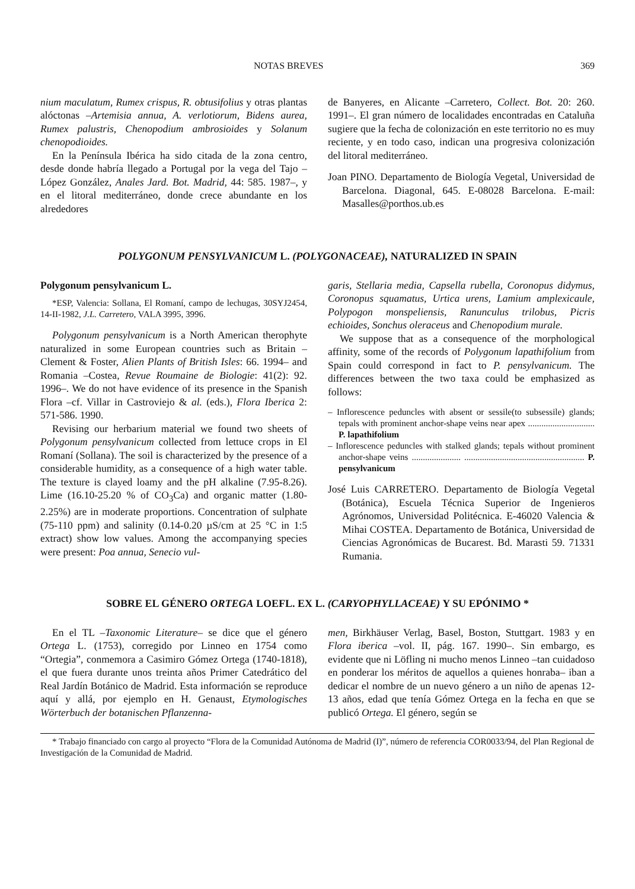NOTAS BREVES 369
nium maculatum, Rumex crispus, R. obtusifolius y otras plantas alóctonas –Artemisia annua, A. verlotiorum, Bidens aurea, Rumex palustris, Chenopodium ambrosioides y Solanum chenopodioides.
En la Península Ibérica ha sido citada de la zona centro, desde donde habría llegado a Portugal por la vega del Tajo –López González, Anales Jard. Bot. Madrid, 44: 585. 1987–, y en el litoral mediterráneo, donde crece abundante en los alrededores
de Banyeres, en Alicante –Carretero, Collect. Bot. 20: 260. 1991–. El gran número de localidades encontradas en Cataluña sugiere que la fecha de colonización en este territorio no es muy reciente, y en todo caso, indican una progresiva colonización del litoral mediterráneo.
Joan PINO. Departamento de Biología Vegetal, Universidad de Barcelona. Diagonal, 645. E-08028 Barcelona. E-mail: Masalles@porthos.ub.es
POLYGONUM PENSYLVANICUM L. (POLYGONACEAE), NATURALIZED IN SPAIN
Polygonum pensylvanicum L.
*ESP, Valencia: Sollana, El Romaní, campo de lechugas, 30SYJ2454, 14-II-1982, J.L. Carretero, VALA 3995, 3996.
Polygonum pensylvanicum is a North American therophyte naturalized in some European countries such as Britain –Clement & Foster, Alien Plants of British Isles: 66. 1994– and Romania –Costea, Revue Roumaine de Biologie: 41(2): 92. 1996–. We do not have evidence of its presence in the Spanish Flora –cf. Villar in Castroviejo & al. (eds.), Flora Iberica 2: 571-586. 1990.
Revising our herbarium material we found two sheets of Polygonum pensylvanicum collected from lettuce crops in El Romaní (Sollana). The soil is characterized by the presence of a considerable humidity, as a consequence of a high water table. The texture is clayed loamy and the pH alkaline (7.95-8.26). Lime (16.10-25.20 % of CO<sub>3</sub>Ca) and organic matter (1.80-2.25%) are in moderate proportions. Concentration of sulphate (75-110 ppm) and salinity (0.14-0.20 µS/cm at 25 °C in 1:5 extract) show low values. Among the accompanying species were present: Poa annua, Senecio vul-
garis, Stellaria media, Capsella rubella, Coronopus didymus, Coronopus squamatus, Urtica urens, Lamium amplexicaule, Polypogon monspeliensis, Ranunculus trilobus, Picris echioides, Sonchus oleraceus and Chenopodium murale.
We suppose that as a consequence of the morphological affinity, some of the records of Polygonum lapathifolium from Spain could correspond in fact to P. pensylvanicum. The differences between the two taxa could be emphasized as follows:
– Inflorescence peduncles with absent or sessile(to subsessile) glands; tepals with prominent anchor-shape veins near apex .............................. P. lapathifolium
– Inflorescence peduncles with stalked glands; tepals without prominent anchor-shape veins ...................... ...................................................... P. pensylvanicum
José Luis CARRETERO. Departamento de Biología Vegetal (Botánica), Escuela Técnica Superior de Ingenieros Agrónomos, Universidad Politécnica. E-46020 Valencia & Mihai COSTEA. Departamento de Botánica, Universidad de Ciencias Agronómicas de Bucarest. Bd. Marasti 59. 71331 Rumania.
SOBRE EL GÉNERO ORTEGA LOEFL. EX L. (CARYOPHYLLACEAE) Y SU EPÓNIMO *
En el TL –Taxonomic Literature– se dice que el género Ortega L. (1753), corregido por Linneo en 1754 como “Ortegia”, conmemora a Casimiro Gómez Ortega (1740-1818), el que fuera durante unos treinta años Primer Catedrático del Real Jardín Botánico de Madrid. Esta información se reproduce aquí y allá, por ejemplo en H. Genaust, Etymologisches Wörterbuch der botanischen Pflanzenna-
men, Birkhäuser Verlag, Basel, Boston, Stuttgart. 1983 y en Flora iberica –vol. II, pág. 167. 1990–. Sin embargo, es evidente que ni Löfling ni mucho menos Linneo –tan cuidadoso en ponderar los méritos de aquellos a quienes honraba– iban a dedicar el nombre de un nuevo género a un niño de apenas 12-13 años, edad que tenía Gómez Ortega en la fecha en que se publicó Ortega. El género, según se
* Trabajo financiado con cargo al proyecto “Flora de la Comunidad Autónoma de Madrid (I)”, número de referencia COR0033/94, del Plan Regional de Investigación de la Comunidad de Madrid.